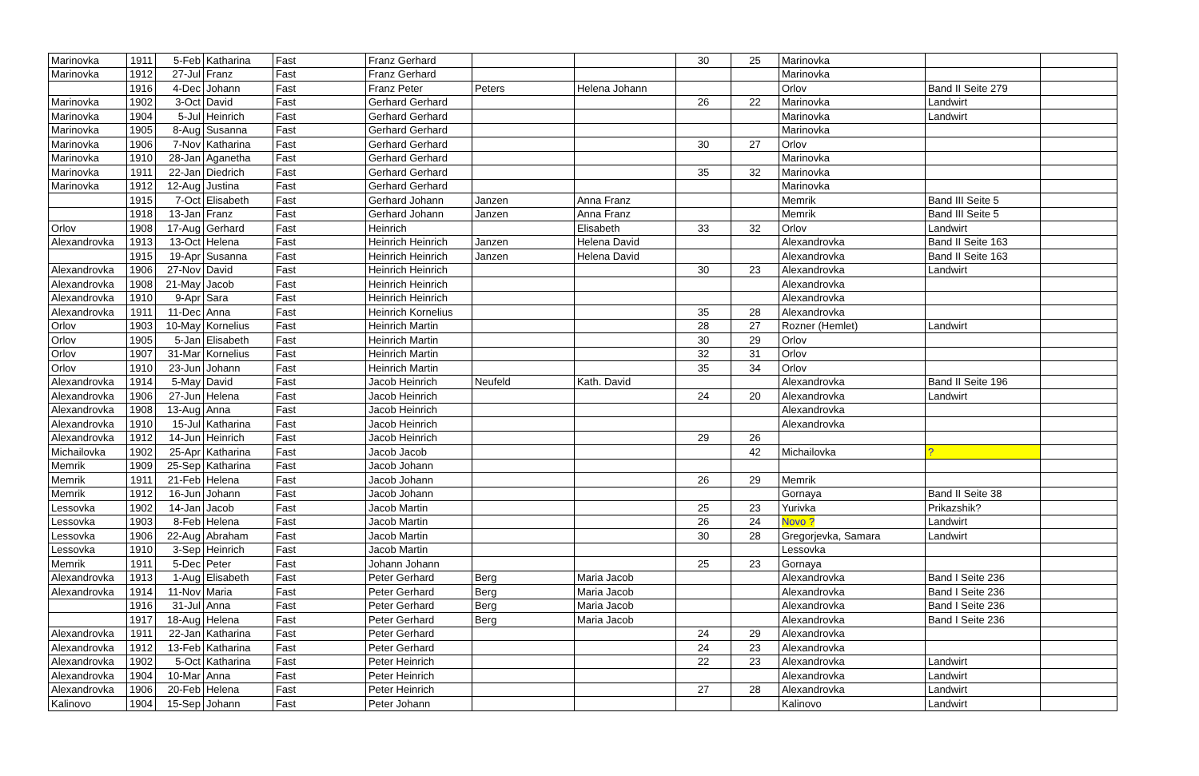| Marinovka | 1911 | 5-Feb | Katharina | Fast | Franz Gerhard | | | 30 | 25 | Marinovka | | |
| Marinovka | 1912 | 27-Jul | Franz | Fast | Franz Gerhard | | | | | Marinovka | | |
| | 1916 | 4-Dec | Johann | Fast | Franz Peter | Peters | Helena Johann | | | Orlov | Band II Seite 279 | |
| Marinovka | 1902 | 3-Oct | David | Fast | Gerhard Gerhard | | | 26 | 22 | Marinovka | Landwirt | |
| Marinovka | 1904 | 5-Jul | Heinrich | Fast | Gerhard Gerhard | | | | | Marinovka | Landwirt | |
| Marinovka | 1905 | 8-Aug | Susanna | Fast | Gerhard Gerhard | | | | | Marinovka | | |
| Marinovka | 1906 | 7-Nov | Katharina | Fast | Gerhard Gerhard | | | 30 | 27 | Orlov | | |
| Marinovka | 1910 | 28-Jan | Aganetha | Fast | Gerhard Gerhard | | | | | Marinovka | | |
| Marinovka | 1911 | 22-Jan | Diedrich | Fast | Gerhard Gerhard | | | 35 | 32 | Marinovka | | |
| Marinovka | 1912 | 12-Aug | Justina | Fast | Gerhard Gerhard | | | | | Marinovka | | |
| | 1915 | 7-Oct | Elisabeth | Fast | Gerhard Johann | Janzen | Anna Franz | | | Memrik | Band III Seite 5 | |
| | 1918 | 13-Jan | Franz | Fast | Gerhard Johann | Janzen | Anna Franz | | | Memrik | Band III Seite 5 | |
| Orlov | 1908 | 17-Aug | Gerhard | Fast | Heinrich | | Elisabeth | 33 | 32 | Orlov | Landwirt | |
| Alexandrovka | 1913 | 13-Oct | Helena | Fast | Heinrich Heinrich | Janzen | Helena David | | | Alexandrovka | Band II Seite 163 | |
| | 1915 | 19-Apr | Susanna | Fast | Heinrich Heinrich | Janzen | Helena David | | | Alexandrovka | Band II Seite 163 | |
| Alexandrovka | 1906 | 27-Nov | David | Fast | Heinrich Heinrich | | | 30 | 23 | Alexandrovka | Landwirt | |
| Alexandrovka | 1908 | 21-May | Jacob | Fast | Heinrich Heinrich | | | | | Alexandrovka | | |
| Alexandrovka | 1910 | 9-Apr | Sara | Fast | Heinrich Heinrich | | | | | Alexandrovka | | |
| Alexandrovka | 1911 | 11-Dec | Anna | Fast | Heinrich Kornelius | | | 35 | 28 | Alexandrovka | | |
| Orlov | 1903 | 10-May | Kornelius | Fast | Heinrich Martin | | | 28 | 27 | Rozner (Hemlet) | Landwirt | |
| Orlov | 1905 | 5-Jan | Elisabeth | Fast | Heinrich Martin | | | 30 | 29 | Orlov | | |
| Orlov | 1907 | 31-Mar | Kornelius | Fast | Heinrich Martin | | | 32 | 31 | Orlov | | |
| Orlov | 1910 | 23-Jun | Johann | Fast | Heinrich Martin | | | 35 | 34 | Orlov | | |
| Alexandrovka | 1914 | 5-May | David | Fast | Jacob Heinrich | Neufeld | Kath. David | | | Alexandrovka | Band II Seite 196 | |
| Alexandrovka | 1906 | 27-Jun | Helena | Fast | Jacob Heinrich | | | 24 | 20 | Alexandrovka | Landwirt | |
| Alexandrovka | 1908 | 13-Aug | Anna | Fast | Jacob Heinrich | | | | | Alexandrovka | | |
| Alexandrovka | 1910 | 15-Jul | Katharina | Fast | Jacob Heinrich | | | | | Alexandrovka | | |
| Alexandrovka | 1912 | 14-Jun | Heinrich | Fast | Jacob Heinrich | | | 29 | 26 | | | |
| Michailovka | 1902 | 25-Apr | Katharina | Fast | Jacob Jacob | | | | 42 | Michailovka | ? | |
| Memrik | 1909 | 25-Sep | Katharina | Fast | Jacob Johann | | | | | | | |
| Memrik | 1911 | 21-Feb | Helena | Fast | Jacob Johann | | | 26 | 29 | Memrik | | |
| Memrik | 1912 | 16-Jun | Johann | Fast | Jacob Johann | | | | | Gornaya | Band II Seite 38 | |
| Lessovka | 1902 | 14-Jan | Jacob | Fast | Jacob Martin | | | 25 | 23 | Yurivka | Prikazshik? | |
| Lessovka | 1903 | 8-Feb | Helena | Fast | Jacob Martin | | | 26 | 24 | Novo ? | Landwirt | |
| Lessovka | 1906 | 22-Aug | Abraham | Fast | Jacob Martin | | | 30 | 28 | Gregorjevka, Samara | Landwirt | |
| Lessovka | 1910 | 3-Sep | Heinrich | Fast | Jacob Martin | | | | | Lessovka | | |
| Memrik | 1911 | 5-Dec | Peter | Fast | Johann Johann | | | 25 | 23 | Gornaya | | |
| Alexandrovka | 1913 | 1-Aug | Elisabeth | Fast | Peter Gerhard | Berg | Maria Jacob | | | Alexandrovka | Band I Seite 236 | |
| Alexandrovka | 1914 | 11-Nov | Maria | Fast | Peter Gerhard | Berg | Maria Jacob | | | Alexandrovka | Band I Seite 236 | |
| | 1916 | 31-Jul | Anna | Fast | Peter Gerhard | Berg | Maria Jacob | | | Alexandrovka | Band I Seite 236 | |
| | 1917 | 18-Aug | Helena | Fast | Peter Gerhard | Berg | Maria Jacob | | | Alexandrovka | Band I Seite 236 | |
| Alexandrovka | 1911 | 22-Jan | Katharina | Fast | Peter Gerhard | | | 24 | 29 | Alexandrovka | | |
| Alexandrovka | 1912 | 13-Feb | Katharina | Fast | Peter Gerhard | | | 24 | 23 | Alexandrovka | | |
| Alexandrovka | 1902 | 5-Oct | Katharina | Fast | Peter Heinrich | | | 22 | 23 | Alexandrovka | Landwirt | |
| Alexandrovka | 1904 | 10-Mar | Anna | Fast | Peter Heinrich | | | | | Alexandrovka | Landwirt | |
| Alexandrovka | 1906 | 20-Feb | Helena | Fast | Peter Heinrich | | | 27 | 28 | Alexandrovka | Landwirt | |
| Kalinovo | 1904 | 15-Sep | Johann | Fast | Peter Johann | | | | | Kalinovo | Landwirt | |